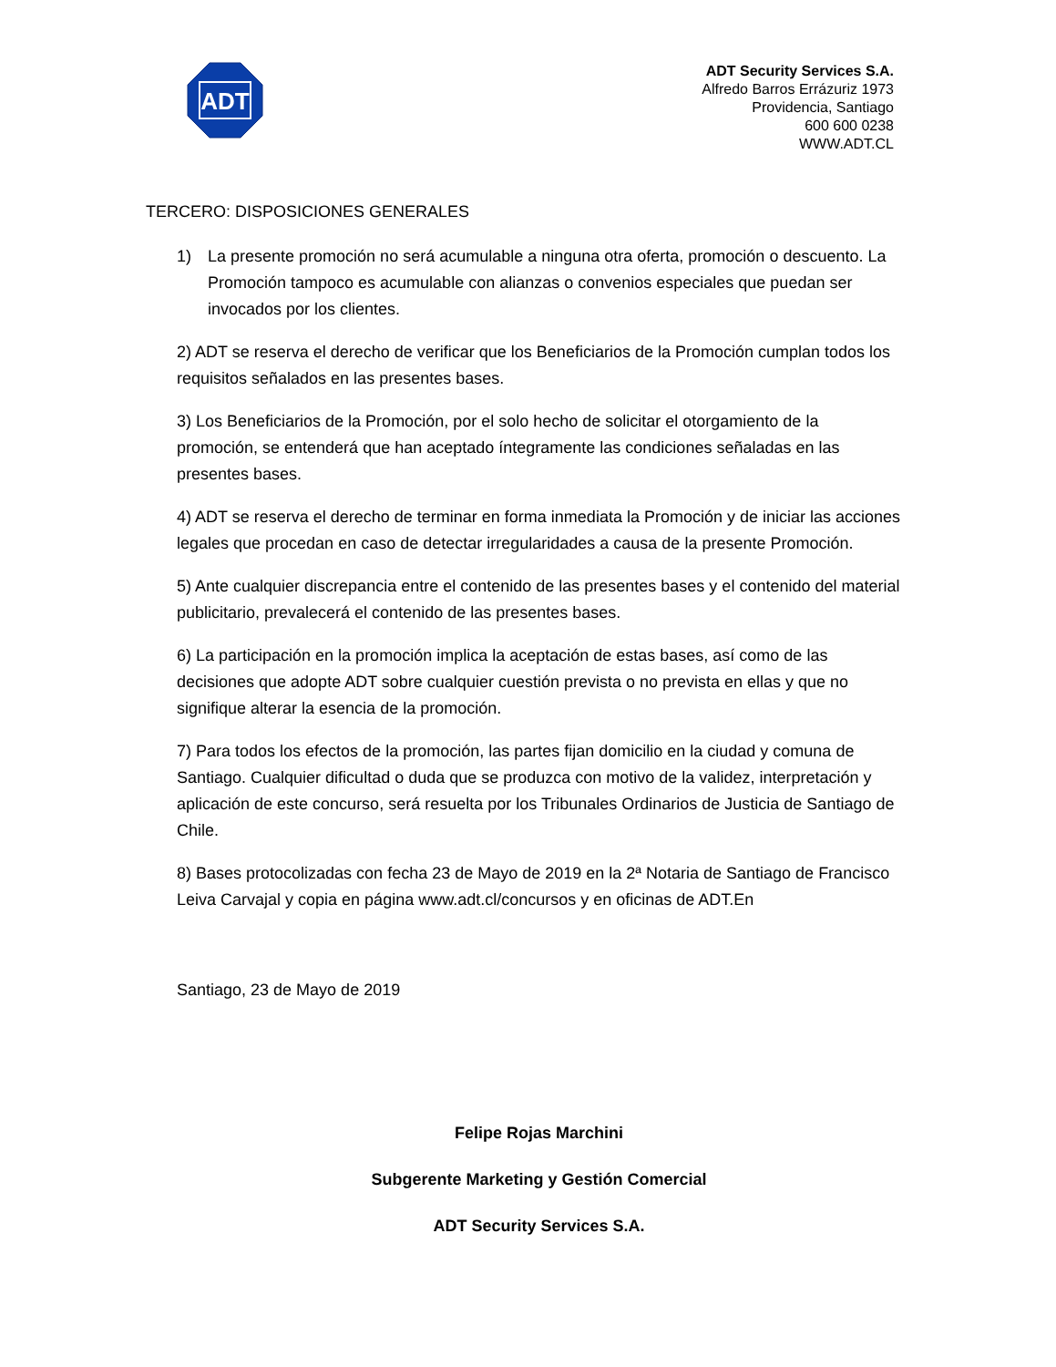ADT
ADT Security Services S.A.
Alfredo Barros Errázuriz 1973
Providencia, Santiago
600 600 0238
WWW.ADT.CL
TERCERO: DISPOSICIONES GENERALES
1) La presente promoción no será acumulable a ninguna otra oferta, promoción o descuento. La Promoción tampoco es acumulable con alianzas o convenios especiales que puedan ser invocados por los clientes.
2) ADT se reserva el derecho de verificar que los Beneficiarios de la Promoción cumplan todos los requisitos señalados en las presentes bases.
3) Los Beneficiarios de la Promoción, por el solo hecho de solicitar el otorgamiento de la promoción, se entenderá que han aceptado íntegramente las condiciones señaladas en las presentes bases.
4) ADT se reserva el derecho de terminar en forma inmediata la Promoción y de iniciar las acciones legales que procedan en caso de detectar irregularidades a causa de la presente Promoción.
5) Ante cualquier discrepancia entre el contenido de las presentes bases y el contenido del material publicitario, prevalecerá el contenido de las presentes bases.
6) La participación en la promoción implica la aceptación de estas bases, así como de las decisiones que adopte ADT sobre cualquier cuestión prevista o no prevista en ellas y que no signifique alterar la esencia de la promoción.
7) Para todos los efectos de la promoción, las partes fijan domicilio en la ciudad y comuna de Santiago. Cualquier dificultad o duda que se produzca con motivo de la validez, interpretación y aplicación de este concurso, será resuelta por los Tribunales Ordinarios de Justicia de Santiago de Chile.
8) Bases protocolizadas con fecha 23 de Mayo de 2019 en la 2ª Notaria de Santiago de Francisco Leiva Carvajal y copia en página www.adt.cl/concursos y en oficinas de ADT.En
Santiago, 23 de Mayo de 2019
Felipe Rojas Marchini
Subgerente Marketing y Gestión Comercial
ADT Security Services S.A.